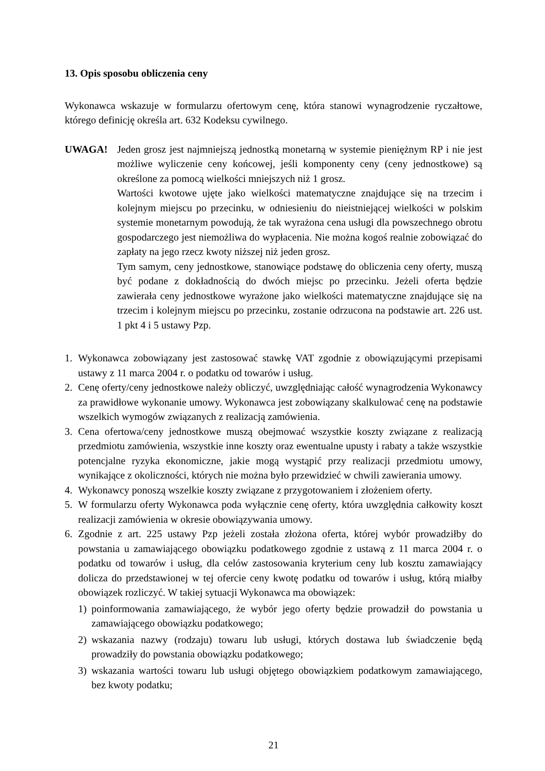13. Opis sposobu obliczenia ceny
Wykonawca wskazuje w formularzu ofertowym cenę, która stanowi wynagrodzenie ryczałtowe, którego definicję określa art. 632 Kodeksu cywilnego.
UWAGA! Jeden grosz jest najmniejszą jednostką monetarną w systemie pieniężnym RP i nie jest możliwe wyliczenie ceny końcowej, jeśli komponenty ceny (ceny jednostkowe) są określone za pomocą wielkości mniejszych niż 1 grosz.
Wartości kwotowe ujęte jako wielkości matematyczne znajdujące się na trzecim i kolejnym miejscu po przecinku, w odniesieniu do nieistniejącej wielkości w polskim systemie monetarnym powodują, że tak wyrażona cena usługi dla powszechnego obrotu gospodarczego jest niemożliwa do wypłacenia. Nie można kogoś realnie zobowiązać do zapłaty na jego rzecz kwoty niższej niż jeden grosz.
Tym samym, ceny jednostkowe, stanowiące podstawę do obliczenia ceny oferty, muszą być podane z dokładnością do dwóch miejsc po przecinku. Jeżeli oferta będzie zawierała ceny jednostkowe wyrażone jako wielkości matematyczne znajdujące się na trzecim i kolejnym miejscu po przecinku, zostanie odrzucona na podstawie art. 226 ust. 1 pkt 4 i 5 ustawy Pzp.
1. Wykonawca zobowiązany jest zastosować stawkę VAT zgodnie z obowiązującymi przepisami ustawy z 11 marca 2004 r. o podatku od towarów i usług.
2. Cenę oferty/ceny jednostkowe należy obliczyć, uwzględniając całość wynagrodzenia Wykonawcy za prawidłowe wykonanie umowy. Wykonawca jest zobowiązany skalkulować cenę na podstawie wszelkich wymogów związanych z realizacją zamówienia.
3. Cena ofertowa/ceny jednostkowe muszą obejmować wszystkie koszty związane z realizacją przedmiotu zamówienia, wszystkie inne koszty oraz ewentualne upusty i rabaty a także wszystkie potencjalne ryzyka ekonomiczne, jakie mogą wystąpić przy realizacji przedmiotu umowy, wynikające z okoliczności, których nie można było przewidzieć w chwili zawierania umowy.
4. Wykonawcy ponoszą wszelkie koszty związane z przygotowaniem i złożeniem oferty.
5. W formularzu oferty Wykonawca poda wyłącznie cenę oferty, która uwzględnia całkowity koszt realizacji zamówienia w okresie obowiązywania umowy.
6. Zgodnie z art. 225 ustawy Pzp jeżeli została złożona oferta, której wybór prowadziłby do powstania u zamawiającego obowiązku podatkowego zgodnie z ustawą z 11 marca 2004 r. o podatku od towarów i usług, dla celów zastosowania kryterium ceny lub kosztu zamawiający dolicza do przedstawionej w tej ofercie ceny kwotę podatku od towarów i usług, którą miałby obowiązek rozliczyć. W takiej sytuacji Wykonawca ma obowiązek:
1) poinformowania zamawiającego, że wybór jego oferty będzie prowadził do powstania u zamawiającego obowiązku podatkowego;
2) wskazania nazwy (rodzaju) towaru lub usługi, których dostawa lub świadczenie będą prowadziły do powstania obowiązku podatkowego;
3) wskazania wartości towaru lub usługi objętego obowiązkiem podatkowym zamawiającego, bez kwoty podatku;
21